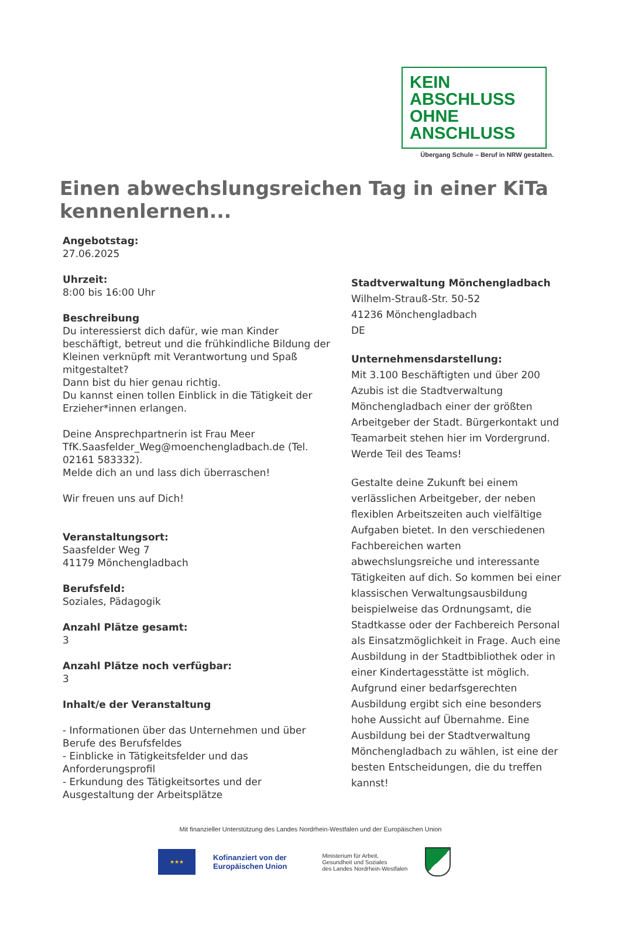KEIN ABSCHLUSS
OHNE ANSCHLUSS
Übergang Schule – Beruf in NRW gestalten.
Einen abwechslungsreichen Tag in einer KiTa kennenlernen...
Angebotstag:
27.06.2025
Uhrzeit:
8:00 bis 16:00 Uhr
Beschreibung
Du interessierst dich dafür, wie man Kinder beschäftigt, betreut und die frühkindliche Bildung der Kleinen verknüpft mit Verantwortung und Spaß mitgestaltet?
Dann bist du hier genau richtig.
Du kannst einen tollen Einblick in die Tätigkeit der Erzieher*innen erlangen.
Deine Ansprechpartnerin ist Frau Meer TfK.Saasfelder_Weg@moenchengladbach.de (Tel. 02161 583332).
Melde dich an und lass dich überraschen!
Wir freuen uns auf Dich!
Veranstaltungsort:
Saasfelder Weg 7
41179 Mönchengladbach
Berufsfeld:
Soziales, Pädagogik
Anzahl Plätze gesamt:
3
Anzahl Plätze noch verfügbar:
3
Inhalt/e der Veranstaltung
- Informationen über das Unternehmen und über Berufe des Berufsfeldes
- Einblicke in Tätigkeitsfelder und das Anforderungsprofil
- Erkundung des Tätigkeitsortes und der Ausgestaltung der Arbeitsplätze
Stadtverwaltung Mönchengladbach
Wilhelm-Strauß-Str. 50-52
41236 Mönchengladbach
DE
Unternehmensdarstellung:
Mit 3.100 Beschäftigten und über 200 Azubis ist die Stadtverwaltung Mönchengladbach einer der größten Arbeitgeber der Stadt. Bürgerkontakt und Teamarbeit stehen hier im Vordergrund. Werde Teil des Teams!
Gestalte deine Zukunft bei einem verlässlichen Arbeitgeber, der neben flexiblen Arbeitszeiten auch vielfältige Aufgaben bietet. In den verschiedenen Fachbereichen warten abwechslungsreiche und interessante Tätigkeiten auf dich. So kommen bei einer klassischen Verwaltungsausbildung beispielweise das Ordnungsamt, die Stadtkasse oder der Fachbereich Personal als Einsatzmöglichkeit in Frage. Auch eine Ausbildung in der Stadtbibliothek oder in einer Kindertagesstätte ist möglich. Aufgrund einer bedarfsgerechten Ausbildung ergibt sich eine besonders hohe Aussicht auf Übernahme. Eine Ausbildung bei der Stadtverwaltung Mönchengladbach zu wählen, ist eine der besten Entscheidungen, die du treffen kannst!
Mit finanzieller Unterstützung des Landes Nordrhein-Westfalen und der Europäischen Union
★★★
Kofinanziert von der
Europäischen Union
Ministerium für Arbeit,
Gesundheit und Soziales
des Landes Nordrhein-Westfalen